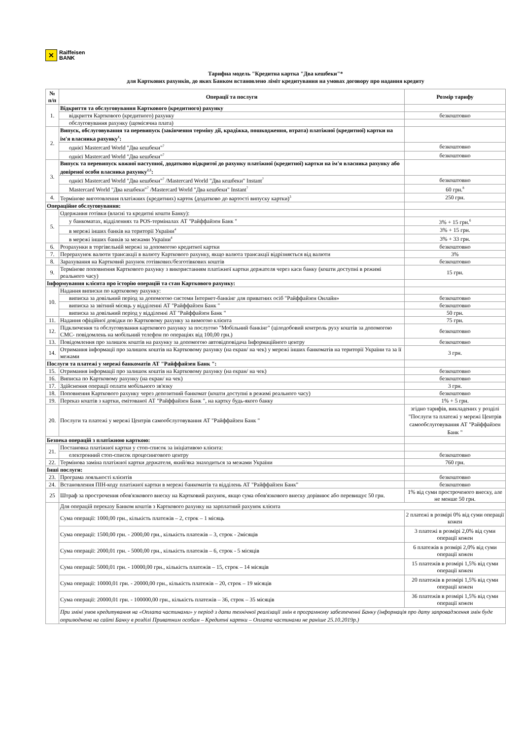✕
Raiffeisen
BANK
Тарифна модель "Кредитна картка "Два кешбеки"*
для Карткових рахунків, до яких Банком встановлено ліміт кредитування на умовах договору про надання кредиту
| № п/п | Операції та послуги | Розмір тарифу |
| --- | --- | --- |
| 1. | Відкриття та обслуговування Карткового (кредитного) рахунку | |
| | відкриття Карткового (кредитного) рахунку | безкоштовно |
| | обслуговування рахунку (щомісячна плата) | |
| 2. | Випуск, обслуговування та перевипуск (закінчення терміну дії, крадіжка, пошкодження, втрата) платіжної (кредитної) картки на ім'я власника рахунку<sup>1</sup>: | |
| | однієї Mastercard World "Два кешбеки"<sup>7</sup> | безкоштовно |
| | однієї Mastercard World "Два кешбеки"<sup>7</sup> | безкоштовно |
| 3. | Випуск та перевипуск кожної наступної, додатково відкритої до рахунку платіжної (кредитної) картки на ім'я власника рахунку або довіреної особи власника рахунку<sup>2,5</sup>: | |
| | однієї Mastercard World "Два кешбеки"<sup>7</sup> /Mastercard World "Два кешбеки" Instant<sup>7</sup> | безкоштовно |
| | Mastercard World "Два кешбеки"<sup>7</sup> /Mastercard World "Два кешбеки" Instant<sup>7</sup> | 60 грн.<sup>8</sup> |
| 4. | Термінове виготовлення платіжних (кредитних) карток (додатково до вартості випуску картки)<sup>3</sup> | 250 грн. |
| Операційне обслуговування: | | |
| 5. | Одержання готівки (власні та кредитні кошти Банку): | |
| | у банкоматах, відділеннях та POS-терміналах АТ "Райффайзен Банк " | 3% + 15 грн.<sup>6</sup> |
| | в мережі інших банків на території України<sup>4</sup> | 3% + 15 грн. |
| | в мережі інших банків за межами України<sup>4</sup> | 3% + 33 грн. |
| 6. | Розрахунки в торгівельній мережі за допомогою кредитної картки | безкоштовно |
| 7. | Перерахунок валюти трансакції в валюту Карткового рахунку, якщо валюта трансакції відрізняється від валюти | 3% |
| 8. | Зарахування на Картковий рахунок готівкових/безготівкових коштів | безкоштовно |
| 9. | Термінове поповнення Карткового рахунку з використанням платіжної картки держателя через каси банку (кошти доступні в режимі реального часу) | 15 грн. |
| Інформування клієнта про історію операцій та стан Карткового рахунку: | | |
| 10. | Надання виписки по картковому рахунку: | |
| | виписка за довільний період за допомогою системи Інтернет-банкінг для приватних осіб "Райффайзен Онлайн» | безкоштовно |
| | виписка за звітний місяць у відділенні АТ "Райффайзен Банк " | безкоштовно |
| | виписка за довільний період у відділенні АТ "Райффайзен Банк " | 50 грн. |
| 11. | Надання офіційної довідки по Картковому рахунку за вимогою клієнта | 75 грн. |
| 12. | Підключення та обслуговування карткового рахунку за послугою "Мобільний банкінг" (цілодобовий контроль руху коштів за допомогою СМС- повідомлень на мобільний телефон по операціях від 100,00 грн.) | безкоштовно |
| 13. | Повідомлення про залишок коштів на рахунку за допомогою автовідповідача Інформаційного центру | безкоштовно |
| 14. | Отримання інформації про залишок коштів на Картковому рахунку (на екран/ на чек) у мережі інших банкоматів на території України та за її межами | 3 грн. |
| Послуги та платежі у мережі банкоматів АТ "Райффайзен Банк ": | | |
| 15. | Отримання інформації про залишок коштів на Картковому рахунку (на екран/ на чек) | безкоштовно |
| 16. | Виписка по Картковому рахунку (на екран/ на чек) | безкоштовно |
| 17. | Здійснення операції оплати мобільного зв'язку | 3 грн. |
| 18. | Поповнення Карткового рахунку через депозитний банкомат (кошти доступні в режимі реального часу) | безкоштовно |
| 19. | Переказ коштів з картки, емітованої АТ "Райффайзен Банк ", на картку будь-якого банку | 1% + 5 грн. |
| 20. | Послуги та платежі у мережі Центрів самообслуговування АТ "Райффайзен Банк " | згідно тарифів, викладених у розділі "Послуги та платежі у мережі Центрів самообслуговування АТ "Райффайзен Банк " |
| Безпека операцій з платіжною карткою: | | |
| 21. | Постановка платіжної картки у стоп-список за ініціативою клієнта: | |
| | електронний стоп-список процесингового центру | безкоштовно |
| 22. | Термінова заміна платіжної картки держателя, який/яка знаходиться за межами України | 760 грн. |
| Інші послуги: | | |
| 23. | Програма лояльності клієнтів | безкоштовно |
| 24. | Встановлення ПІН-коду платіжної картки в мережі банкоматів та відділень АТ "Райффайзен Банк" | безкоштовно |
| 25 | Штраф за прострочення обов'язкового внеску на Картковий рахунок, якщо сума обов'язкового внеску дорівнює або перевищує 50 грн. | 1% від суми простроченого внеску, але не менше 50 грн. |
| | Для операцій переказу Банком коштів з Карткового рахунку на зарплатний рахунок клієнта | |
| | Сума операції: 1000,00 грн., кількість платежів – 2, строк – 1 місяць | 2 платежі в розмірі 0% від суми операції кожен |
| | Сума операції: 1500,00 грн. - 2000,00 грн., кількість платежів – 3, строк - 2місяців | 3 платежі в розмірі 2,0% від суми операції кожен |
| | Сума операції: 2000,01 грн. - 5000,00 грн., кількість платежів – 6, строк - 5 місяців | 6 платежів в розмірі 2,0% від суми операції кожен |
| | Сума операції: 5000,01 грн. - 10000,00 грн., кількість платежів – 15, строк – 14 місяців | 15 платежів в розмірі 1,5% від суми операції кожен |
| | Сума операції: 10000,01 грн. - 20000,00 грн., кількість платежів – 20, строк – 19 місяців | 20 платежів в розмірі 1,5% від суми операції кожен |
| | Сума операції: 20000,01 грн. - 100000,00 грн., кількість платежів – 36, строк – 35 місяців | 36 платежів в розмірі 1,5% від суми операції кожен |
| | При зміні умов кредитування на «Оплата частинами» у період з дати технічної реалізації змін в програмному забезпеченні Банку (інформація про дату запровадження змін буде оприлюднена на сайті Банку в розділі Приватним особам – Кредитні картки – Оплата частинами не раніше 25.10.2019р.) | |